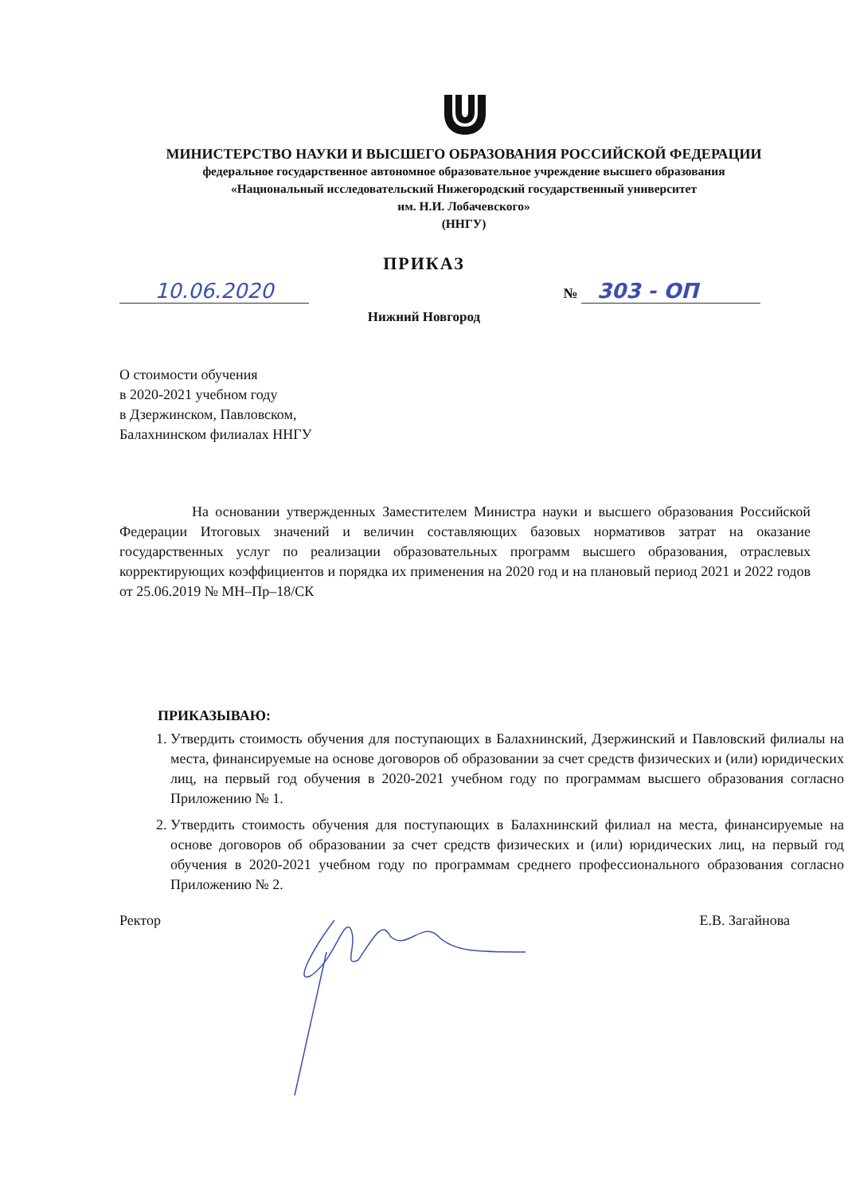МИНИСТЕРСТВО НАУКИ И ВЫСШЕГО ОБРАЗОВАНИЯ РОССИЙСКОЙ ФЕДЕРАЦИИ
федеральное государственное автономное образовательное учреждение высшего образования
«Национальный исследовательский Нижегородский государственный университет
им. Н.И. Лобачевского»
(ННГУ)
ПРИКАЗ
10.06.2020
№ 303 - ОП
Нижний Новгород
О стоимости обучения
в 2020-2021 учебном году
в Дзержинском, Павловском,
Балахнинском филиалах ННГУ
На основании утвержденных Заместителем Министра науки и высшего образования Российской Федерации Итоговых значений и величин составляющих базовых нормативов затрат на оказание государственных услуг по реализации образовательных программ высшего образования, отраслевых корректирующих коэффициентов и порядка их применения на 2020 год и на плановый период 2021 и 2022 годов от 25.06.2019 № МН–Пр–18/СК
ПРИКАЗЫВАЮ:
1. Утвердить стоимость обучения для поступающих в Балахнинский, Дзержинский и Павловский филиалы на места, финансируемые на основе договоров об образовании за счет средств физических и (или) юридических лиц, на первый год обучения в 2020-2021 учебном году по программам высшего образования согласно Приложению № 1.
2. Утвердить стоимость обучения для поступающих в Балахнинский филиал на места, финансируемые на основе договоров об образовании за счет средств физических и (или) юридических лиц, на первый год обучения в 2020-2021 учебном году по программам среднего профессионального образования согласно Приложению № 2.
Ректор Е.В. Загайнова